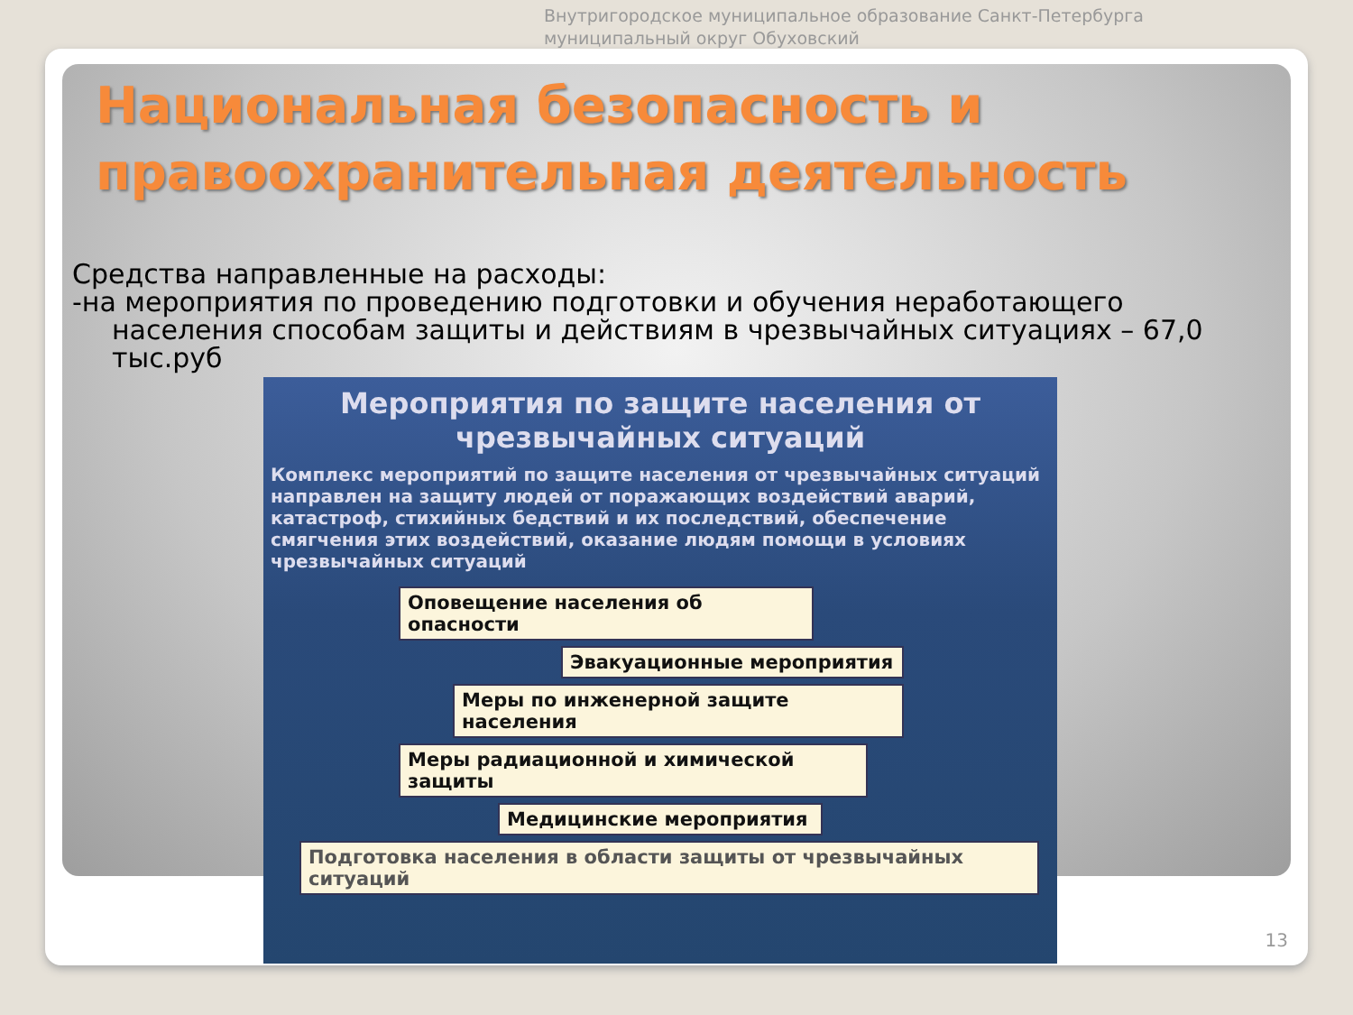Внутригородское муниципальное образование Санкт-Петербурга
муниципальный округ Обуховский
Национальная безопасность и правоохранительная деятельность
Средства направленные на расходы:
-на мероприятия по проведению подготовки и обучения неработающего
населения способам защиты и действиям в чрезвычайных ситуациях – 67,0 тыс.руб
Мероприятия по защите населения от чрезвычайных ситуаций
Комплекс мероприятий по защите населения от чрезвычайных ситуаций направлен на защиту людей от поражающих воздействий аварий, катастроф, стихийных бедствий и их последствий, обеспечение смягчения этих воздействий, оказание людям помощи в условиях чрезвычайных ситуаций
Оповещение населения об опасности
Эвакуационные мероприятия
Меры по инженерной защите населения
Меры радиационной и химической защиты
Медицинские мероприятия
Подготовка населения в области защиты от чрезвычайных ситуаций
13